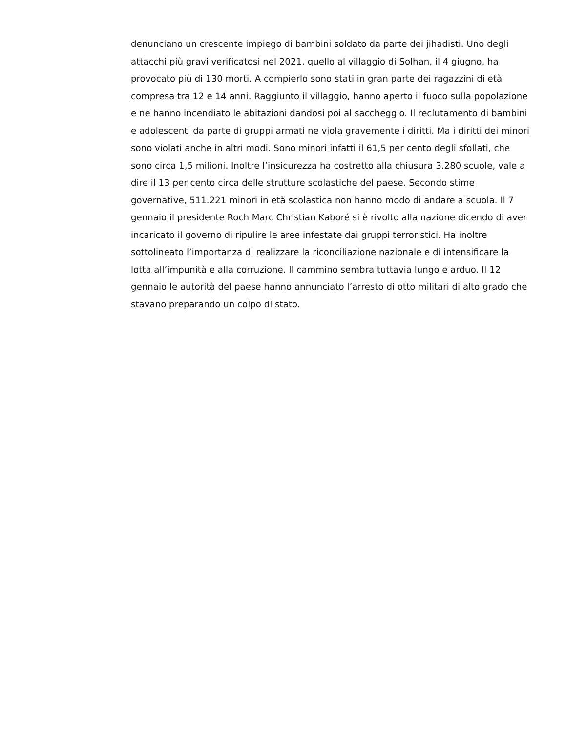denunciano un crescente impiego di bambini soldato da parte dei jihadisti. Uno degli attacchi più gravi verificatosi nel 2021, quello al villaggio di Solhan, il 4 giugno, ha provocato più di 130 morti. A compierlo sono stati in gran parte dei ragazzini di età compresa tra 12 e 14 anni. Raggiunto il villaggio, hanno aperto il fuoco sulla popolazione e ne hanno incendiato le abitazioni dandosi poi al saccheggio. Il reclutamento di bambini e adolescenti da parte di gruppi armati ne viola gravemente i diritti. Ma i diritti dei minori sono violati anche in altri modi. Sono minori infatti il 61,5 per cento degli sfollati, che sono circa 1,5 milioni. Inoltre l’insicurezza ha costretto alla chiusura 3.280 scuole, vale a dire il 13 per cento circa delle strutture scolastiche del paese. Secondo stime governative, 511.221 minori in età scolastica non hanno modo di andare a scuola. Il 7 gennaio il presidente Roch Marc Christian Kaboré si è rivolto alla nazione dicendo di aver incaricato il governo di ripulire le aree infestate dai gruppi terroristici. Ha inoltre sottolineato l’importanza di realizzare la riconciliazione nazionale e di intensificare la lotta all’impunità e alla corruzione. Il cammino sembra tuttavia lungo e arduo. Il 12 gennaio le autorità del paese hanno annunciato l’arresto di otto militari di alto grado che stavano preparando un colpo di stato.